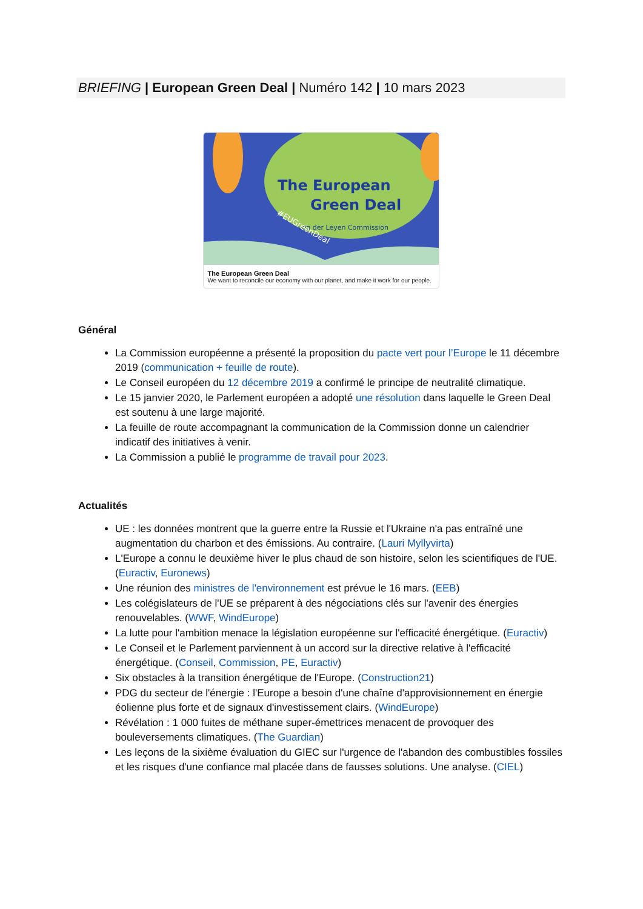BRIEFING | European Green Deal | Numéro 142 | 10 mars 2023
The European
Green Deal
von der Leyen Commission
#EUGreenDeal
The European Green Deal
We want to reconcile our economy with our planet, and make it work for our people.
Général
La Commission européenne a présenté la proposition du pacte vert pour l’Europe le 11 décembre 2019 (communication + feuille de route).
Le Conseil européen du 12 décembre 2019 a confirmé le principe de neutralité climatique.
Le 15 janvier 2020, le Parlement européen a adopté une résolution dans laquelle le Green Deal est soutenu à une large majorité.
La feuille de route accompagnant la communication de la Commission donne un calendrier indicatif des initiatives à venir.
La Commission a publié le programme de travail pour 2023.
Actualités
UE : les données montrent que la guerre entre la Russie et l'Ukraine n'a pas entraîné une augmentation du charbon et des émissions. Au contraire. (Lauri Myllyvirta)
L'Europe a connu le deuxième hiver le plus chaud de son histoire, selon les scientifiques de l'UE. (Euractiv, Euronews)
Une réunion des ministres de l'environnement est prévue le 16 mars. (EEB)
Les colégislateurs de l'UE se préparent à des négociations clés sur l'avenir des énergies renouvelables. (WWF, WindEurope)
La lutte pour l'ambition menace la législation européenne sur l'efficacité énergétique. (Euractiv)
Le Conseil et le Parlement parviennent à un accord sur la directive relative à l'efficacité énergétique. (Conseil, Commission, PE, Euractiv)
Six obstacles à la transition énergétique de l'Europe. (Construction21)
PDG du secteur de l'énergie : l'Europe a besoin d'une chaîne d'approvisionnement en énergie éolienne plus forte et de signaux d'investissement clairs. (WindEurope)
Révélation : 1 000 fuites de méthane super-émettrices menacent de provoquer des bouleversements climatiques. (The Guardian)
Les leçons de la sixième évaluation du GIEC sur l'urgence de l'abandon des combustibles fossiles et les risques d'une confiance mal placée dans de fausses solutions. Une analyse. (CIEL)